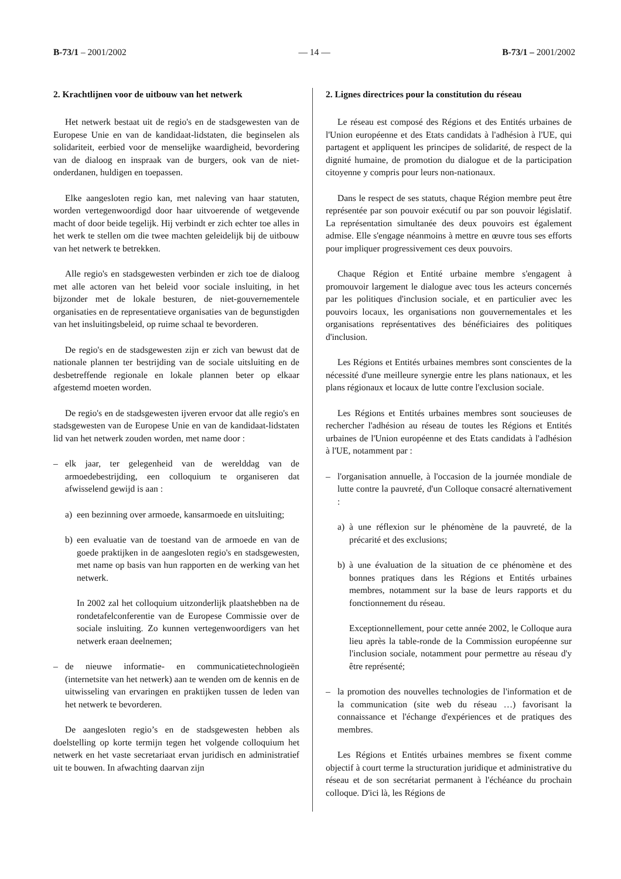B-73/1 – 2001/2002 — 14 — B-73/1 – 2001/2002
2. Krachtlijnen voor de uitbouw van het netwerk
Het netwerk bestaat uit de regio's en de stadsgewesten van de Europese Unie en van de kandidaat-lidstaten, die beginselen als solidariteit, eerbied voor de menselijke waardigheid, bevordering van de dialoog en inspraak van de burgers, ook van de niet-onderdanen, huldigen en toepassen.
Elke aangesloten regio kan, met naleving van haar statuten, worden vertegenwoordigd door haar uitvoerende of wetgevende macht of door beide tegelijk. Hij verbindt er zich echter toe alles in het werk te stellen om die twee machten geleidelijk bij de uitbouw van het netwerk te betrekken.
Alle regio's en stadsgewesten verbinden er zich toe de dialoog met alle actoren van het beleid voor sociale insluiting, in het bijzonder met de lokale besturen, de niet-gouvernementele organisaties en de representatieve organisaties van de begunstigden van het insluitingsbeleid, op ruime schaal te bevorderen.
De regio's en de stadsgewesten zijn er zich van bewust dat de nationale plannen ter bestrijding van de sociale uitsluiting en de desbetreffende regionale en lokale plannen beter op elkaar afgestemd moeten worden.
De regio's en de stadsgewesten ijveren ervoor dat alle regio's en stadsgewesten van de Europese Unie en van de kandidaat-lidstaten lid van het netwerk zouden worden, met name door :
– elk jaar, ter gelegenheid van de werelddag van de armoedebestrijding, een colloquium te organiseren dat afwisselend gewijd is aan :
a) een bezinning over armoede, kansarmoede en uitsluiting;
b) een evaluatie van de toestand van de armoede en van de goede praktijken in de aangesloten regio's en stadsgewesten, met name op basis van hun rapporten en de werking van het netwerk.
In 2002 zal het colloquium uitzonderlijk plaatshebben na de rondetafelconferentie van de Europese Commissie over de sociale insluiting. Zo kunnen vertegenwoordigers van het netwerk eraan deelnemen;
– de nieuwe informatie- en communicatietechnologieën (internetsite van het netwerk) aan te wenden om de kennis en de uitwisseling van ervaringen en praktijken tussen de leden van het netwerk te bevorderen.
De aangesloten regio’s en de stadsgewesten hebben als doelstelling op korte termijn tegen het volgende colloquium het netwerk en het vaste secretariaat ervan juridisch en administratief uit te bouwen. In afwachting daarvan zijn
2. Lignes directrices pour la constitution du réseau
Le réseau est composé des Régions et des Entités urbaines de l'Union européenne et des Etats candidats à l'adhésion à l'UE, qui partagent et appliquent les principes de solidarité, de respect de la dignité humaine, de promotion du dialogue et de la participation citoyenne y compris pour leurs non-nationaux.
Dans le respect de ses statuts, chaque Région membre peut être représentée par son pouvoir exécutif ou par son pouvoir législatif. La représentation simultanée des deux pouvoirs est également admise. Elle s'engage néanmoins à mettre en œuvre tous ses efforts pour impliquer progressivement ces deux pouvoirs.
Chaque Région et Entité urbaine membre s'engagent à promouvoir largement le dialogue avec tous les acteurs concernés par les politiques d'inclusion sociale, et en particulier avec les pouvoirs locaux, les organisations non gouvernementales et les organisations représentatives des bénéficiaires des politiques d'inclusion.
Les Régions et Entités urbaines membres sont conscientes de la nécessité d'une meilleure synergie entre les plans nationaux, et les plans régionaux et locaux de lutte contre l'exclusion sociale.
Les Régions et Entités urbaines membres sont soucieuses de rechercher l'adhésion au réseau de toutes les Régions et Entités urbaines de l'Union européenne et des Etats candidats à l'adhésion à l'UE, notamment par :
– l'organisation annuelle, à l'occasion de la journée mondiale de lutte contre la pauvreté, d'un Colloque consacré alternativement :
a) à une réflexion sur le phénomène de la pauvreté, de la précarité et des exclusions;
b) à une évaluation de la situation de ce phénomène et des bonnes pratiques dans les Régions et Entités urbaines membres, notamment sur la base de leurs rapports et du fonctionnement du réseau.
Exceptionnellement, pour cette année 2002, le Colloque aura lieu après la table-ronde de la Commission européenne sur l'inclusion sociale, notamment pour permettre au réseau d'y être représenté;
– la promotion des nouvelles technologies de l'information et de la communication (site web du réseau …) favorisant la connaissance et l'échange d'expériences et de pratiques des membres.
Les Régions et Entités urbaines membres se fixent comme objectif à court terme la structuration juridique et administrative du réseau et de son secrétariat permanent à l'échéance du prochain colloque. D'ici là, les Régions de